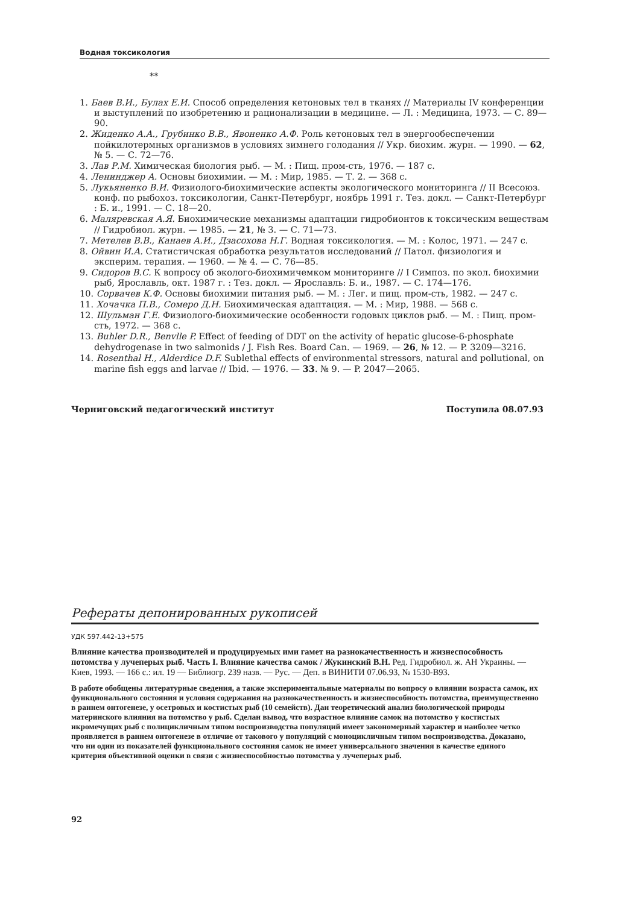Водная токсикология
**
1. Баев В.И., Булах Е.И. Способ определения кетоновых тел в тканях // Материалы IV конференции и выступлений по изобретению и рационализации в медицине. — Л. : Медицина, 1973. — С. 89—90.
2. Жиденко А.А., Грубинко В.В., Явоненко А.Ф. Роль кетоновых тел в энергообеспечении пойкилотермных организмов в условиях зимнего голодания // Укр. биохим. журн. — 1990. — 62, № 5. — С. 72—76.
3. Лав Р.М. Химическая биология рыб. — М. : Пищ. пром-сть, 1976. — 187 с.
4. Ленинджер А. Основы биохимии. — М. : Мир, 1985. — Т. 2. — 368 с.
5. Лукьяненко В.И. Физиолого-биохимические аспекты экологического мониторинга // II Всесоюз. конф. по рыбохоз. токсикологии, Санкт-Петербург, ноябрь 1991 г. Тез. докл. — Санкт-Петербург : Б. и., 1991. — С. 18—20.
6. Маляревская А.Я. Биохимические механизмы адаптации гидробионтов к токсическим веществам // Гидробиол. журн. — 1985. — 21, № 3. — С. 71—73.
7. Метелев В.В., Канаев А.И., Дзасохова Н.Г. Водная токсикология. — М. : Колос, 1971. — 247 с.
8. Ойвин И.А. Статистичская обработка результатов исследований // Патол. физиология и эксперим. терапия. — 1960. — № 4. — С. 76—85.
9. Сидоров В.С. К вопросу об эколого-биохимичемком мониторинге // I Симпоз. по экол. биохимии рыб, Ярославль, окт. 1987 г. : Тез. докл. — Ярославль: Б. и., 1987. — С. 174—176.
10. Сорвачев К.Ф. Основы биохимии питания рыб. — М. : Лег. и пищ. пром-сть, 1982. — 247 с.
11. Хочачка П.В., Сомеро Д.Н. Биохимическая адаптация. — М. : Мир, 1988. — 568 с.
12. Шульман Г.Е. Физиолого-биохимические особенности годовых циклов рыб. — М. : Пищ. пром-сть, 1972. — 368 с.
13. Buhler D.R., Benvlle P. Effect of feeding of DDT on the activity of hepatic glucose-6-phosphate dehydrogenase in two salmonids / J. Fish Res. Board Can. — 1969. — 26, № 12. — P. 3209—3216.
14. Rosenthal H., Alderdice D.F. Sublethal effects of environmental stressors, natural and pollutional, on marine fish eggs and larvae // Ibid. — 1976. — 33. № 9. — P. 2047—2065.
Черниговский педагогический институт Поступила 08.07.93
Рефераты депонированных рукописей
УДК 597.442-13+575
Влияние качества производителей и продуцируемых ими гамет на разнокачественность и жизнеспособность потомства у лучеперых рыб. Часть I. Влияние качества самок / Жукинский В.Н. Ред. Гидробиол. ж. АН Украины. — Киев, 1993. — 166 с.: ил. 19 — Библиогр. 239 назв. — Рус. — Деп. в ВИНИТИ 07.06.93, № 1530-В93.
В работе обобщены литературные сведения, а также экспериментальные материалы по вопросу о влиянии возраста самок, их функционального состояния и условия содержания на разнокачественность и жизнеспособность потомства, преимущественно в раннем онтогенезе, у осетровых и костистых рыб (10 семейств). Дан теоретический анализ биологической природы материнского влияния на потомство у рыб. Сделан вывод, что возрастное влияние самок на потомство у костистых икромечущих рыб с полицикличным типом воспроизводства популяций имеет закономерный характер и наиболее четко проявляется в раннем онтогенезе в отличие от такового у популяций с моноцикличным типом воспроизводства. Доказано, что ни один из показателей функционального состояния самок не имеет универсального значения в качестве единого критерия объективной оценки в связи с жизнеспособностью потомства у лучеперых рыб.
92